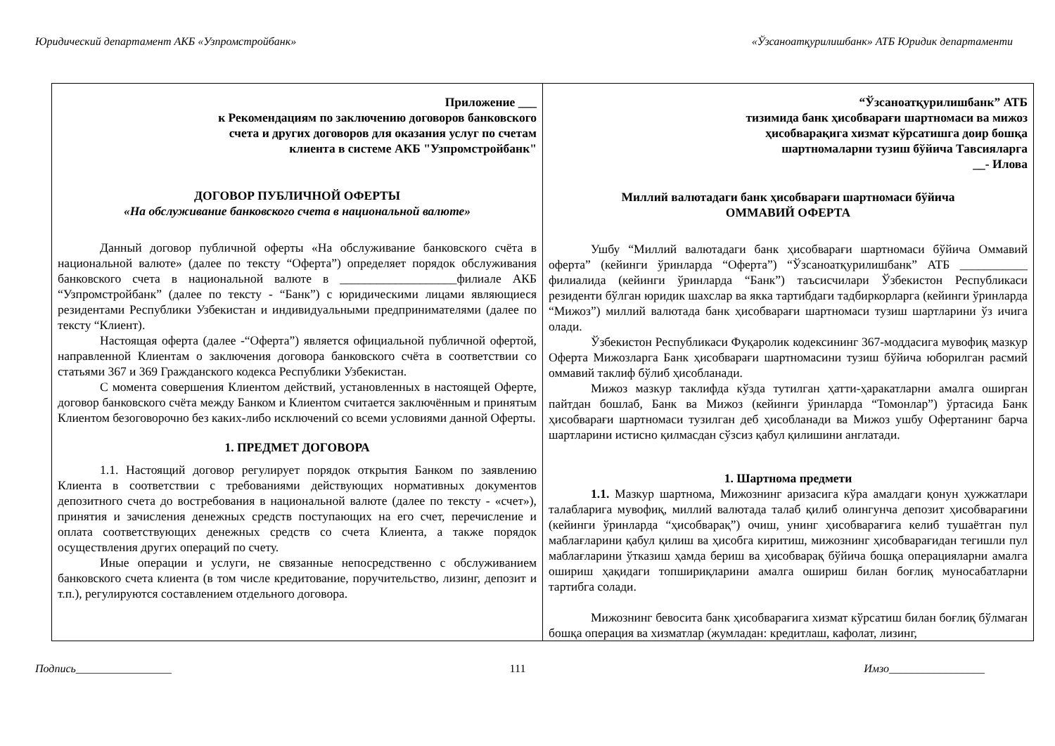Юридический департамент АКБ «Узпромстройбанк» «Ўзсаноатқурилишбанк» АТБ Юридик департаменти
| Приложение ___ к Рекомендациям по заключению договоров банковского счета и других договоров для оказания услуг по счетам клиента в системе АКБ "Узпромстройбанк" ДОГОВОР ПУБЛИЧНОЙ ОФЕРТЫ «На обслуживание банковского счета в национальной валюте» Данный договор публичной оферты «На обслуживание банковского счёта в национальной валюте» (далее по тексту “Оферта”) определяет порядок обслуживания банковского счета в национальной валюте в ___________________филиале АКБ “Узпромстройбанк” (далее по тексту - “Банк”) с юридическими лицами являющиеся резидентами Республики Узбекистан и индивидуальными предпринимателями (далее по тексту “Клиент). Настоящая оферта (далее -“Оферта”) является официальной публичной офертой, направленной Клиентам о заключения договора банковского счёта в соответствии со статьями 367 и 369 Гражданского кодекса Республики Узбекистан. С момента совершения Клиентом действий, установленных в настоящей Оферте, договор банковского счёта между Банком и Клиентом считается заключённым и принятым Клиентом безоговорочно без каких-либо исключений со всеми условиями данной Оферты. 1. ПРЕДМЕТ ДОГОВОРА 1.1. Настоящий договор регулирует порядок открытия Банком по заявлению Клиента в соответствии с требованиями действующих нормативных документов депозитного счета до востребования в национальной валюте (далее по тексту - «счет»), принятия и зачисления денежных средств поступающих на его счет, перечисление и оплата соответствующих денежных средств со счета Клиента, а также порядок осуществления других операций по счету. Иные операции и услуги, не связанные непосредственно с обслуживанием банковского счета клиента (в том числе кредитование, поручительство, лизинг, депозит и т.п.), регулируются составлением отдельного договора. | “Ўзсаноатқурилишбанк” АТБ тизимида банк ҳисобварағи шартномаси ва мижоз ҳисобварақига хизмат кўрсатишга доир бошқа шартномаларни тузиш бўйича Тавсияларга __- Илова Миллий валютадаги банк ҳисобварағи шартномаси бўйича ОММАВИЙ ОФЕРТА Ушбу “Миллий валютадаги банк ҳисобварағи шартномаси бўйича Оммавий оферта” (кейинги ўринларда “Оферта”) “Ўзсаноатқурилишбанк” АТБ ___________ филиалида (кейинги ўринларда “Банк”) таъсисчилари Ўзбекистон Республикаси резиденти бўлган юридик шахслар ва якка тартибдаги тадбиркорларга (кейинги ўринларда “Мижоз”) миллий валютада банк ҳисобварағи шартномаси тузиш шартларини ўз ичига олади. Ўзбекистон Республикаси Фуқаролик кодексининг 367-моддасига мувофиқ мазкур Оферта Мижозларга Банк ҳисобварағи шартномасини тузиш бўйича юборилган расмий оммавий таклиф бўлиб ҳисобланади. Мижоз мазкур таклифда кўзда тутилган ҳатти-ҳаракатларни амалга оширган пайтдан бошлаб, Банк ва Мижоз (кейинги ўринларда “Томонлар”) ўртасида Банк ҳисобварағи шартномаси тузилган деб ҳисобланади ва Мижоз ушбу Офертанинг барча шартларини истисно қилмасдан сўзсиз қабул қилишини англатади. 1. Шартнома предмети 1.1. Мазкур шартнома, Мижознинг аризасига кўра амалдаги қонун ҳужжатлари талабларига мувофиқ, миллий валютада талаб қилиб олингунча депозит ҳисобварағини (кейинги ўринларда “ҳисобварақ”) очиш, унинг ҳисобварағига келиб тушаётган пул маблағларини қабул қилиш ва ҳисобга киритиш, мижознинг ҳисобварағидан тегишли пул маблағларини ўтказиш ҳамда бериш ва ҳисобварақ бўйича бошқа операцияларни амалга ошириш ҳақидаги топшириқларини амалга ошириш билан боғлиқ муносабатларни тартибга солади. Мижознинг бевосита банк ҳисобварағига хизмат кўрсатиш билан боғлиқ бўлмаган бошқа операция ва хизматлар (жумладан: кредитлаш, кафолат, лизинг, |
Подпись_________________ 111 Имзо_________________